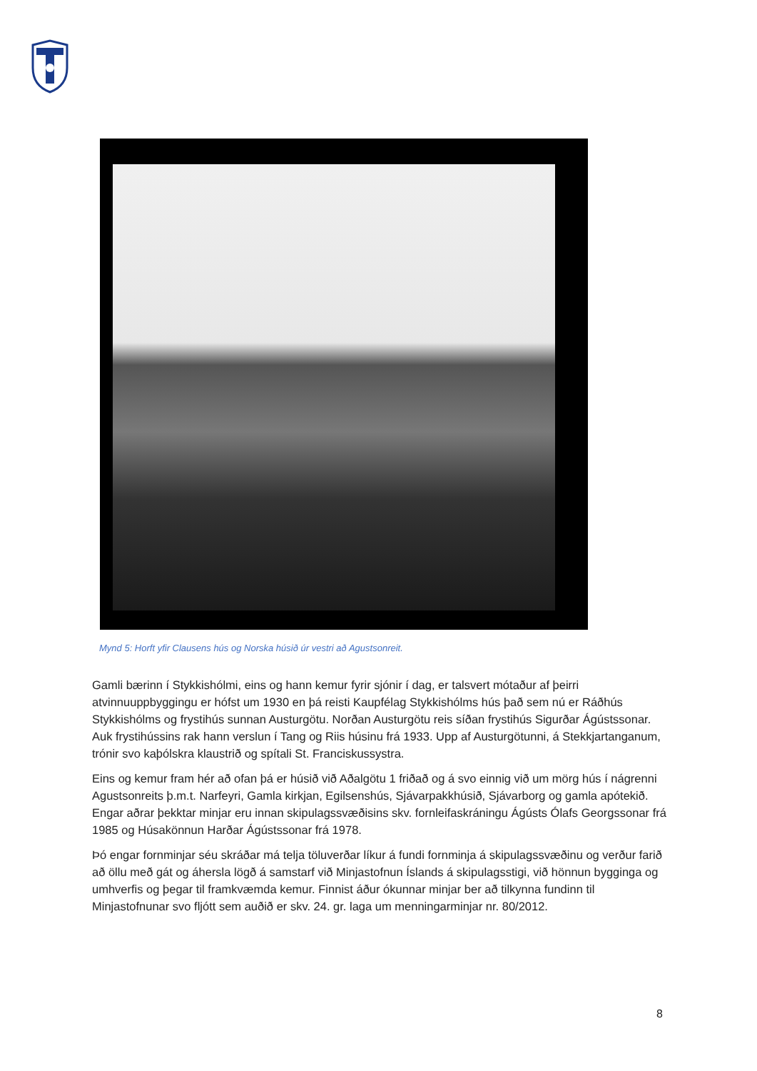Mynd 5: Horft yfir Clausens hús og Norska húsið úr vestri að Agustsonreit.
Gamli bærinn í Stykkishólmi, eins og hann kemur fyrir sjónir í dag, er talsvert mótaður af þeirri atvinnuuppbyggingu er hófst um 1930 en þá reisti Kaupfélag Stykkishólms hús það sem nú er Ráðhús Stykkishólms og frystihús sunnan Austurgötu. Norðan Austurgötu reis síðan frystihús Sigurðar Ágústssonar. Auk frystihússins rak hann verslun í Tang og Riis húsinu frá 1933. Upp af Austurgötunni, á Stekkjartanganum, trónir svo kaþólskra klaustrið og spítali St. Franciskussystra.
Eins og kemur fram hér að ofan þá er húsið við Aðalgötu 1 friðað og á svo einnig við um mörg hús í nágrenni Agustsonreits þ.m.t. Narfeyri, Gamla kirkjan, Egilsenshús, Sjávarpakkhúsið, Sjávarborg og gamla apótekið. Engar aðrar þekktar minjar eru innan skipulagssvæðisins skv. fornleifaskráningu Ágústs Ólafs Georgssonar frá 1985 og Húsakönnun Harðar Ágústssonar frá 1978.
Þó engar fornminjar séu skráðar má telja töluverðar líkur á fundi fornminja á skipulagssvæðinu og verður farið að öllu með gát og áhersla lögð á samstarf við Minjastofnun Íslands á skipulagsstigi, við hönnun bygginga og umhverfis og þegar til framkvæmda kemur. Finnist áður ókunnar minjar ber að tilkynna fundinn til Minjastofnunar svo fljótt sem auðið er skv. 24. gr. laga um menningarminjar nr. 80/2012.
8